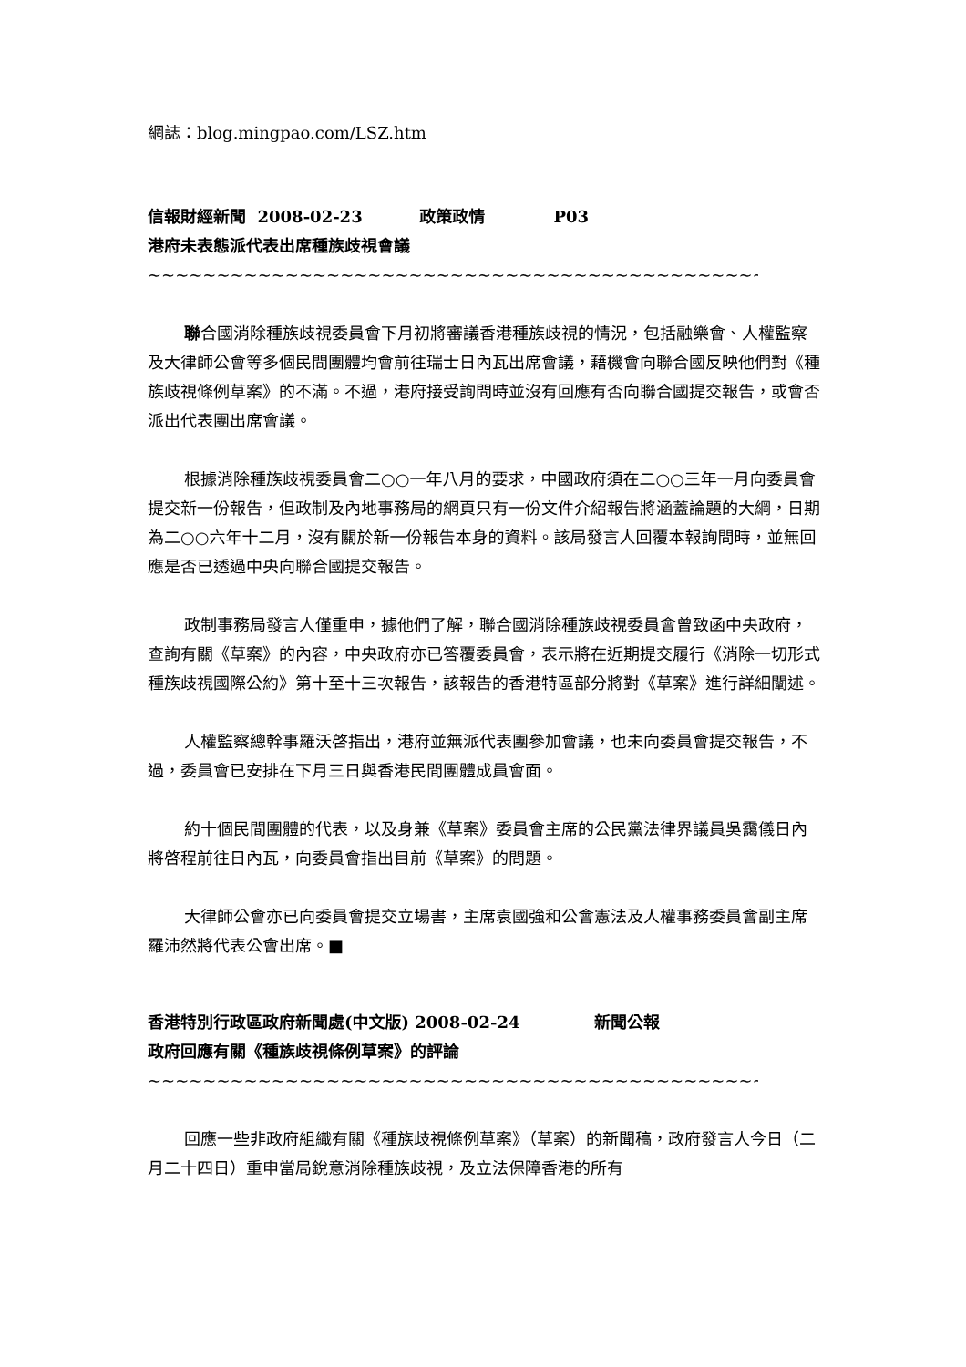網誌：blog.mingpao.com/LSZ.htm
信報財經新聞 2008-02-23 政策政情 P03
港府未表態派代表出席種族歧視會議
~~~~~~~~~~~~~~~~~~~~~~~~~~~~~~~~~~~~~~~~~~~~~~~~~~~~~~~~~~~~~~~~~~~~~~~~
聯合國消除種族歧視委員會下月初將審議香港種族歧視的情況，包括融樂會、人權監察及大律師公會等多個民間團體均會前往瑞士日內瓦出席會議，藉機會向聯合國反映他們對《種族歧視條例草案》的不滿。不過，港府接受詢問時並沒有回應有否向聯合國提交報告，或會否派出代表團出席會議。
根據消除種族歧視委員會二○○一年八月的要求，中國政府須在二○○三年一月向委員會提交新一份報告，但政制及內地事務局的網頁只有一份文件介紹報告將涵蓋論題的大綱，日期為二○○六年十二月，沒有關於新一份報告本身的資料。該局發言人回覆本報詢問時，並無回應是否已透過中央向聯合國提交報告。
政制事務局發言人僅重申，據他們了解，聯合國消除種族歧視委員會曾致函中央政府，查詢有關《草案》的內容，中央政府亦已答覆委員會，表示將在近期提交履行《消除一切形式種族歧視國際公約》第十至十三次報告，該報告的香港特區部分將對《草案》進行詳細闡述。
人權監察總幹事羅沃啓指出，港府並無派代表團參加會議，也未向委員會提交報告，不過，委員會已安排在下月三日與香港民間團體成員會面。
約十個民間團體的代表，以及身兼《草案》委員會主席的公民黨法律界議員吳靄儀日內將啓程前往日內瓦，向委員會指出目前《草案》的問題。
大律師公會亦已向委員會提交立場書，主席袁國強和公會憲法及人權事務委員會副主席羅沛然將代表公會出席。■
香港特別行政區政府新聞處(中文版) 2008-02-24 新聞公報
政府回應有關《種族歧視條例草案》的評論
~~~~~~~~~~~~~~~~~~~~~~~~~~~~~~~~~~~~~~~~~~~~~~~~~~~~~~~~~~~~~~~~~~~~~~~~
回應一些非政府組織有關《種族歧視條例草案》（草案）的新聞稿，政府發言人今日（二月二十四日）重申當局銳意消除種族歧視，及立法保障香港的所有